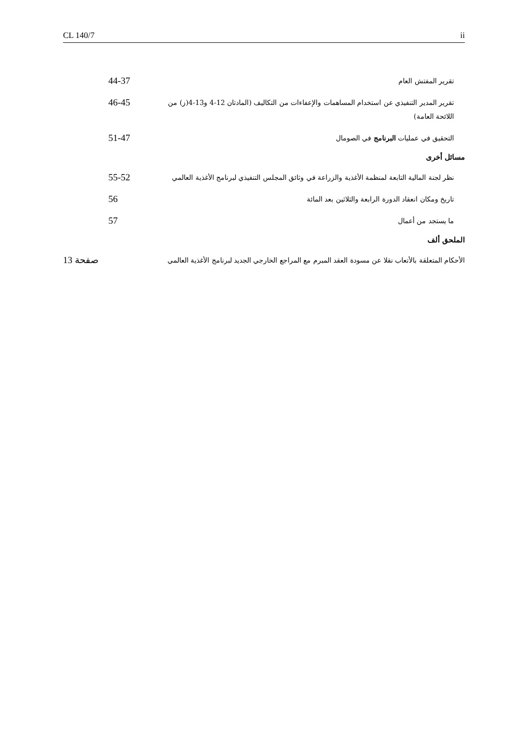CL 140/7 ii
تقرير المفتش العام
44-37
تقرير المدير التنفيذي عن استخدام المساهمات والإعفاءات من التكاليف (المادتان 12-4 و13-4(ز) من اللائحة العامة)
46-45
التحقيق في عمليات البرنامج في الصومال
51-47
مسائل أخرى
نظر لجنة المالية التابعة لمنظمة الأغذية والزراعة في وثائق المجلس التنفيذي لبرنامج الأغذية العالمي
55-52
تاريخ ومكان انعقاد الدورة الرابعة والثلاثين بعد المائة
56
ما يستجد من أعمال
57
الملحق ألف
الأحكام المتعلقة بالأتعاب نقلا عن مسودة العقد المبرم مع المراجع الخارجي الجديد لبرنامج الأغذية العالمي
صفحة 13